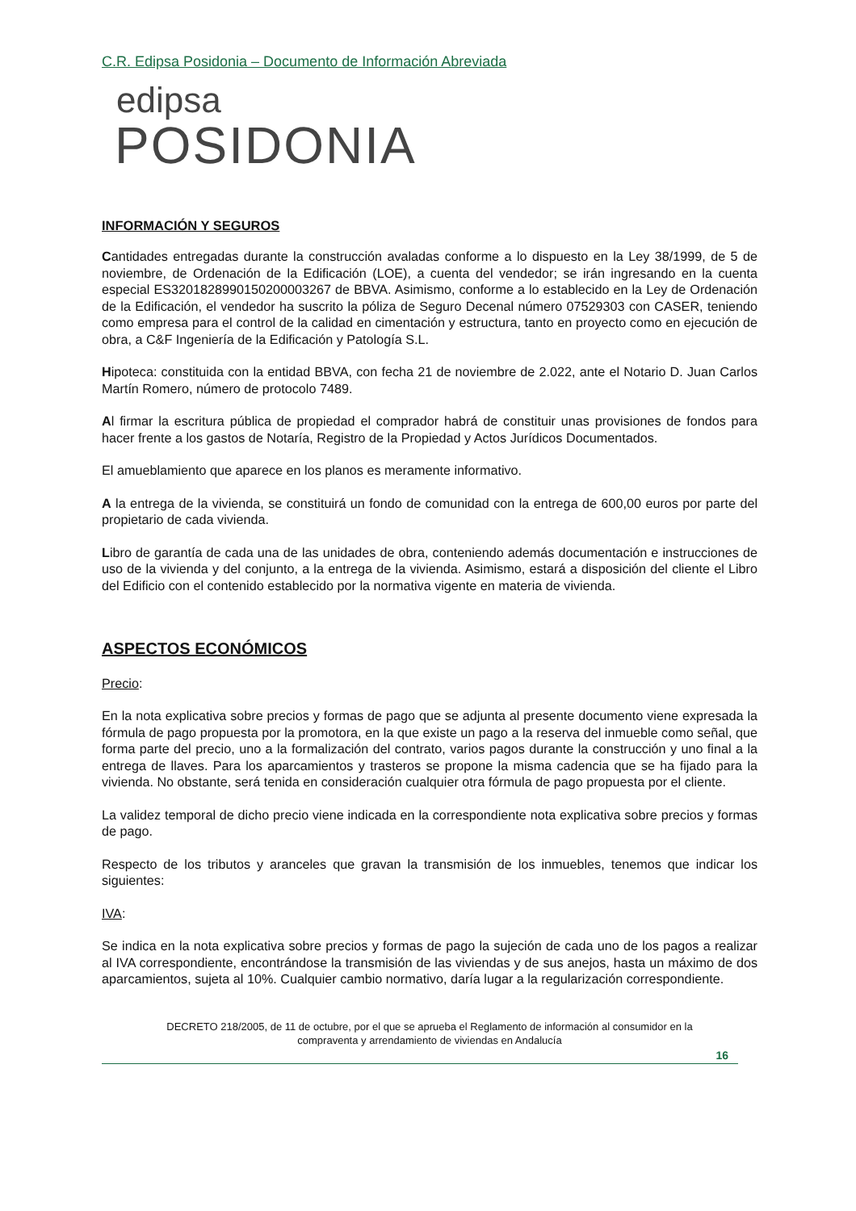C.R. Edipsa Posidonia – Documento de Información Abreviada
edipsa
POSIDONIA
INFORMACIÓN Y SEGUROS
Cantidades entregadas durante la construcción avaladas conforme a lo dispuesto en la Ley 38/1999, de 5 de noviembre, de Ordenación de la Edificación (LOE), a cuenta del vendedor; se irán ingresando en la cuenta especial ES3201828990150200003267 de BBVA. Asimismo, conforme a lo establecido en la Ley de Ordenación de la Edificación, el vendedor ha suscrito la póliza de Seguro Decenal número 07529303 con CASER, teniendo como empresa para el control de la calidad en cimentación y estructura, tanto en proyecto como en ejecución de obra, a C&F Ingeniería de la Edificación y Patología S.L.
Hipoteca: constituida con la entidad BBVA, con fecha 21 de noviembre de 2.022, ante el Notario D. Juan Carlos Martín Romero, número de protocolo 7489.
Al firmar la escritura pública de propiedad el comprador habrá de constituir unas provisiones de fondos para hacer frente a los gastos de Notaría, Registro de la Propiedad y Actos Jurídicos Documentados.
El amueblamiento que aparece en los planos es meramente informativo.
A la entrega de la vivienda, se constituirá un fondo de comunidad con la entrega de 600,00 euros por parte del propietario de cada vivienda.
Libro de garantía de cada una de las unidades de obra, conteniendo además documentación e instrucciones de uso de la vivienda y del conjunto, a la entrega de la vivienda. Asimismo, estará a disposición del cliente el Libro del Edificio con el contenido establecido por la normativa vigente en materia de vivienda.
ASPECTOS ECONÓMICOS
Precio:
En la nota explicativa sobre precios y formas de pago que se adjunta al presente documento viene expresada la fórmula de pago propuesta por la promotora, en la que existe un pago a la reserva del inmueble como señal, que forma parte del precio, uno a la formalización del contrato, varios pagos durante la construcción y uno final a la entrega de llaves. Para los aparcamientos y trasteros se propone la misma cadencia que se ha fijado para la vivienda. No obstante, será tenida en consideración cualquier otra fórmula de pago propuesta por el cliente.
La validez temporal de dicho precio viene indicada en la correspondiente nota explicativa sobre precios y formas de pago.
Respecto de los tributos y aranceles que gravan la transmisión de los inmuebles, tenemos que indicar los siguientes:
IVA:
Se indica en la nota explicativa sobre precios y formas de pago la sujeción de cada uno de los pagos a realizar al IVA correspondiente, encontrándose la transmisión de las viviendas y de sus anejos, hasta un máximo de dos aparcamientos, sujeta al 10%. Cualquier cambio normativo, daría lugar a la regularización correspondiente.
DECRETO 218/2005, de 11 de octubre, por el que se aprueba el Reglamento de información al consumidor en la
compraventa y arrendamiento de viviendas en Andalucía
16